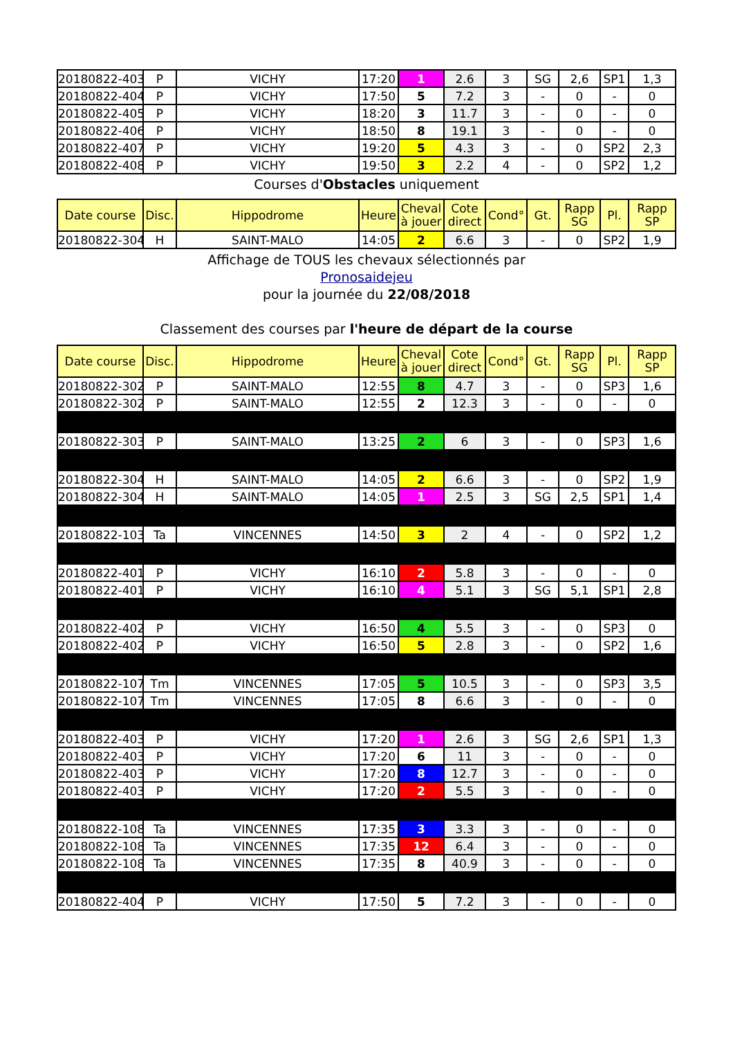| 20180822-403 | P | VICHY | 17:20 | 1 | 2.6 | 3 | SG | 2,6 | SP1 | 1,3 |
| 20180822-404 | P | VICHY | 17:50 | 5 | 7.2 | 3 | - | 0 | - | 0 |
| 20180822-405 | P | VICHY | 18:20 | 3 | 11.7 | 3 | - | 0 | - | 0 |
| 20180822-406 | P | VICHY | 18:50 | 8 | 19.1 | 3 | - | 0 | - | 0 |
| 20180822-407 | P | VICHY | 19:20 | 5 | 4.3 | 3 | - | 0 | SP2 | 2,3 |
| 20180822-408 | P | VICHY | 19:50 | 3 | 2.2 | 4 | - | 0 | SP2 | 1,2 |
Courses d'Obstacles uniquement
| Date course | Disc. | Hippodrome | Heure | Cheval à jouer | Cote direct | Cond° | Gt. | Rapp SG | Pl. | Rapp SP |
| --- | --- | --- | --- | --- | --- | --- | --- | --- | --- | --- |
| 20180822-304 | H | SAINT-MALO | 14:05 | 2 | 6.6 | 3 | - | 0 | SP2 | 1,9 |
Affichage de TOUS les chevaux sélectionnés par
Pronosaidejeu
pour la journée du 22/08/2018
Classement des courses par l'heure de départ de la course
| Date course | Disc. | Hippodrome | Heure | Cheval à jouer | Cote direct | Cond° | Gt. | Rapp SG | Pl. | Rapp SP |
| --- | --- | --- | --- | --- | --- | --- | --- | --- | --- | --- |
| 20180822-302 | P | SAINT-MALO | 12:55 | 8 | 4.7 | 3 | - | 0 | SP3 | 1,6 |
| 20180822-302 | P | SAINT-MALO | 12:55 | 2 | 12.3 | 3 | - | 0 | - | 0 |
| 20180822-303 | P | SAINT-MALO | 13:25 | 2 | 6 | 3 | - | 0 | SP3 | 1,6 |
| 20180822-304 | H | SAINT-MALO | 14:05 | 2 | 6.6 | 3 | - | 0 | SP2 | 1,9 |
| 20180822-304 | H | SAINT-MALO | 14:05 | 1 | 2.5 | 3 | SG | 2,5 | SP1 | 1,4 |
| 20180822-103 | Ta | VINCENNES | 14:50 | 3 | 2 | 4 | - | 0 | SP2 | 1,2 |
| 20180822-401 | P | VICHY | 16:10 | 2 | 5.8 | 3 | - | 0 | - | 0 |
| 20180822-401 | P | VICHY | 16:10 | 4 | 5.1 | 3 | SG | 5,1 | SP1 | 2,8 |
| 20180822-402 | P | VICHY | 16:50 | 4 | 5.5 | 3 | - | 0 | SP3 | 0 |
| 20180822-402 | P | VICHY | 16:50 | 5 | 2.8 | 3 | - | 0 | SP2 | 1,6 |
| 20180822-107 | Tm | VINCENNES | 17:05 | 5 | 10.5 | 3 | - | 0 | SP3 | 3,5 |
| 20180822-107 | Tm | VINCENNES | 17:05 | 8 | 6.6 | 3 | - | 0 | - | 0 |
| 20180822-403 | P | VICHY | 17:20 | 1 | 2.6 | 3 | SG | 2,6 | SP1 | 1,3 |
| 20180822-403 | P | VICHY | 17:20 | 6 | 11 | 3 | - | 0 | - | 0 |
| 20180822-403 | P | VICHY | 17:20 | 8 | 12.7 | 3 | - | 0 | - | 0 |
| 20180822-403 | P | VICHY | 17:20 | 2 | 5.5 | 3 | - | 0 | - | 0 |
| 20180822-108 | Ta | VINCENNES | 17:35 | 3 | 3.3 | 3 | - | 0 | - | 0 |
| 20180822-108 | Ta | VINCENNES | 17:35 | 12 | 6.4 | 3 | - | 0 | - | 0 |
| 20180822-108 | Ta | VINCENNES | 17:35 | 8 | 40.9 | 3 | - | 0 | - | 0 |
| 20180822-404 | P | VICHY | 17:50 | 5 | 7.2 | 3 | - | 0 | - | 0 |